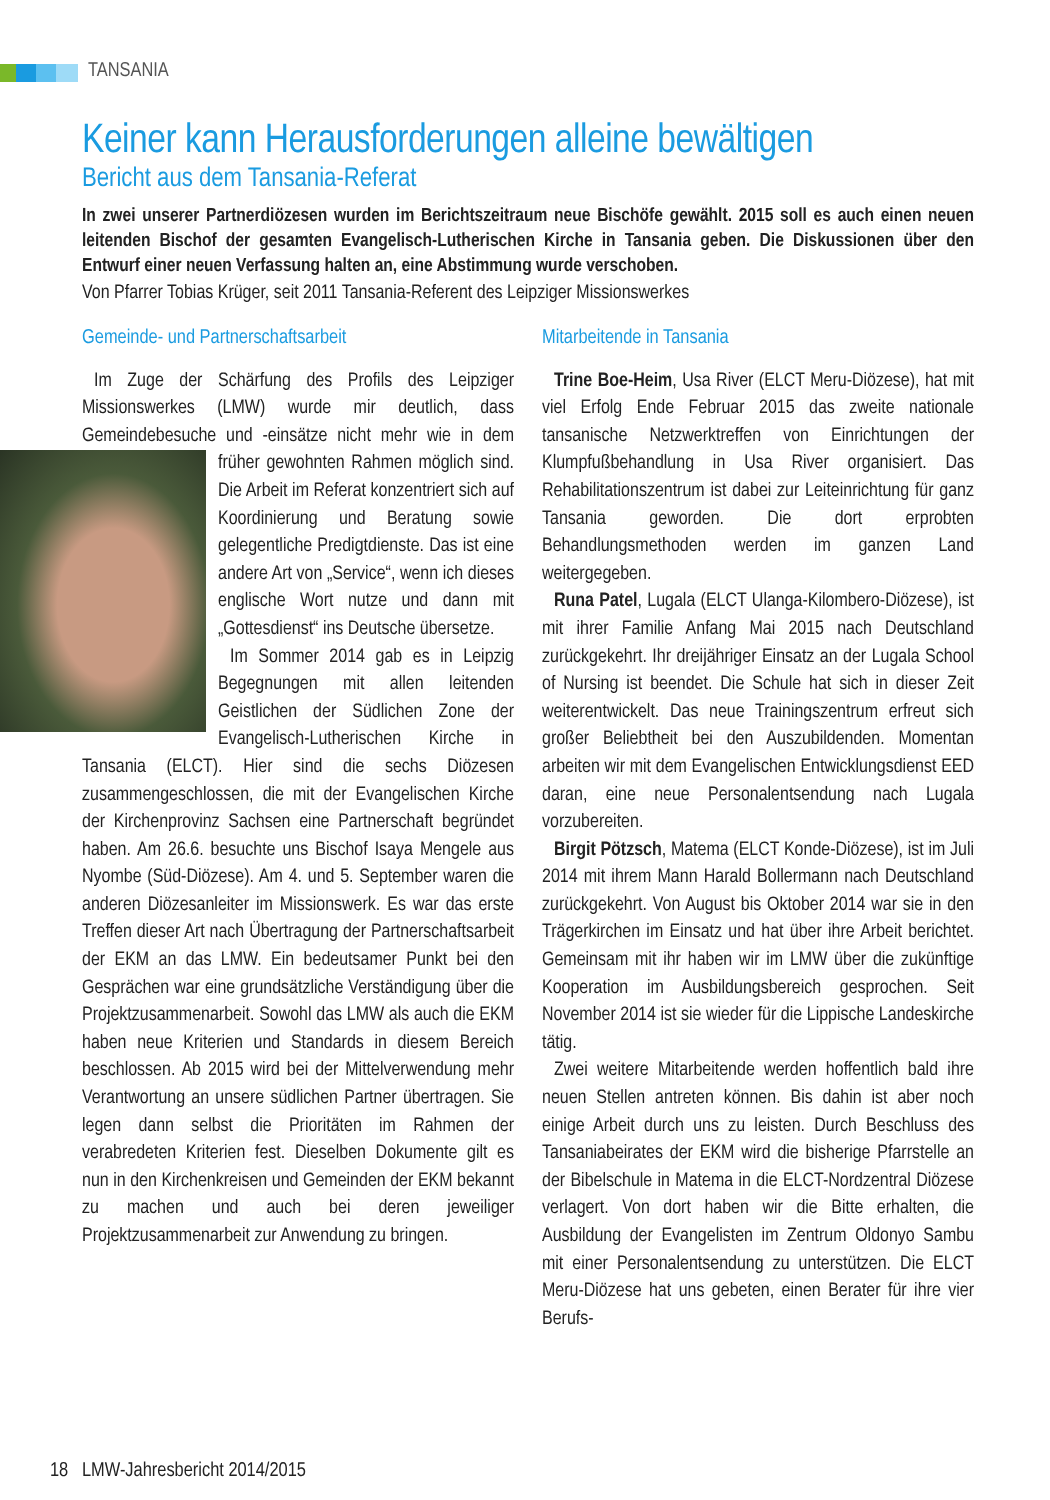TANSANIA
Keiner kann Herausforderungen alleine bewältigen
Bericht aus dem Tansania-Referat
In zwei unserer Partnerdiözesen wurden im Berichtszeitraum neue Bischöfe gewählt. 2015 soll es auch einen neuen leitenden Bischof der gesamten Evangelisch-Lutherischen Kirche in Tansania geben. Die Diskussionen über den Entwurf einer neuen Verfassung halten an, eine Abstimmung wurde verschoben.
Von Pfarrer Tobias Krüger, seit 2011 Tansania-Referent des Leipziger Missionswerkes
Gemeinde- und Partnerschaftsarbeit
Im Zuge der Schärfung des Profils des Leipziger Missionswerkes (LMW) wurde mir deutlich, dass Gemeindebesuche und -einsätze nicht mehr wie in dem früher gewohnten Rahmen möglich sind. Die Arbeit im Referat konzentriert sich auf Koordinierung und Beratung sowie gelegentliche Predigtdienste. Das ist eine andere Art von „Service“, wenn ich dieses englische Wort nutze und dann mit „Gottesdienst“ ins Deutsche übersetze.
Im Sommer 2014 gab es in Leipzig Begegnungen mit allen leitenden Geistlichen der Südlichen Zone der Evangelisch-Lutherischen Kirche in Tansania (ELCT). Hier sind die sechs Diözesen zusammengeschlossen, die mit der Evangelischen Kirche der Kirchenprovinz Sachsen eine Partnerschaft begründet haben. Am 26.6. besuchte uns Bischof Isaya Mengele aus Nyombe (Süd-Diözese). Am 4. und 5. September waren die anderen Diözesanleiter im Missionswerk. Es war das erste Treffen dieser Art nach Übertragung der Partnerschaftsarbeit der EKM an das LMW. Ein bedeutsamer Punkt bei den Gesprächen war eine grundsätzliche Verständigung über die Projektzusammenarbeit. Sowohl das LMW als auch die EKM haben neue Kriterien und Standards in diesem Bereich beschlossen. Ab 2015 wird bei der Mittelverwendung mehr Verantwortung an unsere südlichen Partner übertragen. Sie legen dann selbst die Prioritäten im Rahmen der verabredeten Kriterien fest. Dieselben Dokumente gilt es nun in den Kirchenkreisen und Gemeinden der EKM bekannt zu machen und auch bei deren jeweiliger Projektzusammenarbeit zur Anwendung zu bringen.
Mitarbeitende in Tansania
Trine Boe-Heim, Usa River (ELCT Meru-Diözese), hat mit viel Erfolg Ende Februar 2015 das zweite nationale tansanische Netzwerktreffen von Einrichtungen der Klumpfußbehandlung in Usa River organisiert. Das Rehabilitationszentrum ist dabei zur Leiteinrichtung für ganz Tansania geworden. Die dort erprobten Behandlungsmethoden werden im ganzen Land weitergegeben.
Runa Patel, Lugala (ELCT Ulanga-Kilombero-Diözese), ist mit ihrer Familie Anfang Mai 2015 nach Deutschland zurückgekehrt. Ihr dreijähriger Einsatz an der Lugala School of Nursing ist beendet. Die Schule hat sich in dieser Zeit weiterentwickelt. Das neue Trainingszentrum erfreut sich großer Beliebtheit bei den Auszubildenden. Momentan arbeiten wir mit dem Evangelischen Entwicklungsdienst EED daran, eine neue Personalentsendung nach Lugala vorzubereiten.
Birgit Pötzsch, Matema (ELCT Konde-Diözese), ist im Juli 2014 mit ihrem Mann Harald Bollermann nach Deutschland zurückgekehrt. Von August bis Oktober 2014 war sie in den Trägerkirchen im Einsatz und hat über ihre Arbeit berichtet. Gemeinsam mit ihr haben wir im LMW über die zukünftige Kooperation im Ausbildungsbereich gesprochen. Seit November 2014 ist sie wieder für die Lippische Landeskirche tätig.
Zwei weitere Mitarbeitende werden hoffentlich bald ihre neuen Stellen antreten können. Bis dahin ist aber noch einige Arbeit durch uns zu leisten. Durch Beschluss des Tansaniabeirates der EKM wird die bisherige Pfarrstelle an der Bibelschule in Matema in die ELCT-Nordzentral Diözese verlagert. Von dort haben wir die Bitte erhalten, die Ausbildung der Evangelisten im Zentrum Oldonyo Sambu mit einer Personalentsendung zu unterstützen. Die ELCT Meru-Diözese hat uns gebeten, einen Berater für ihre vier Berufs-
18 LMW-Jahresbericht 2014/2015